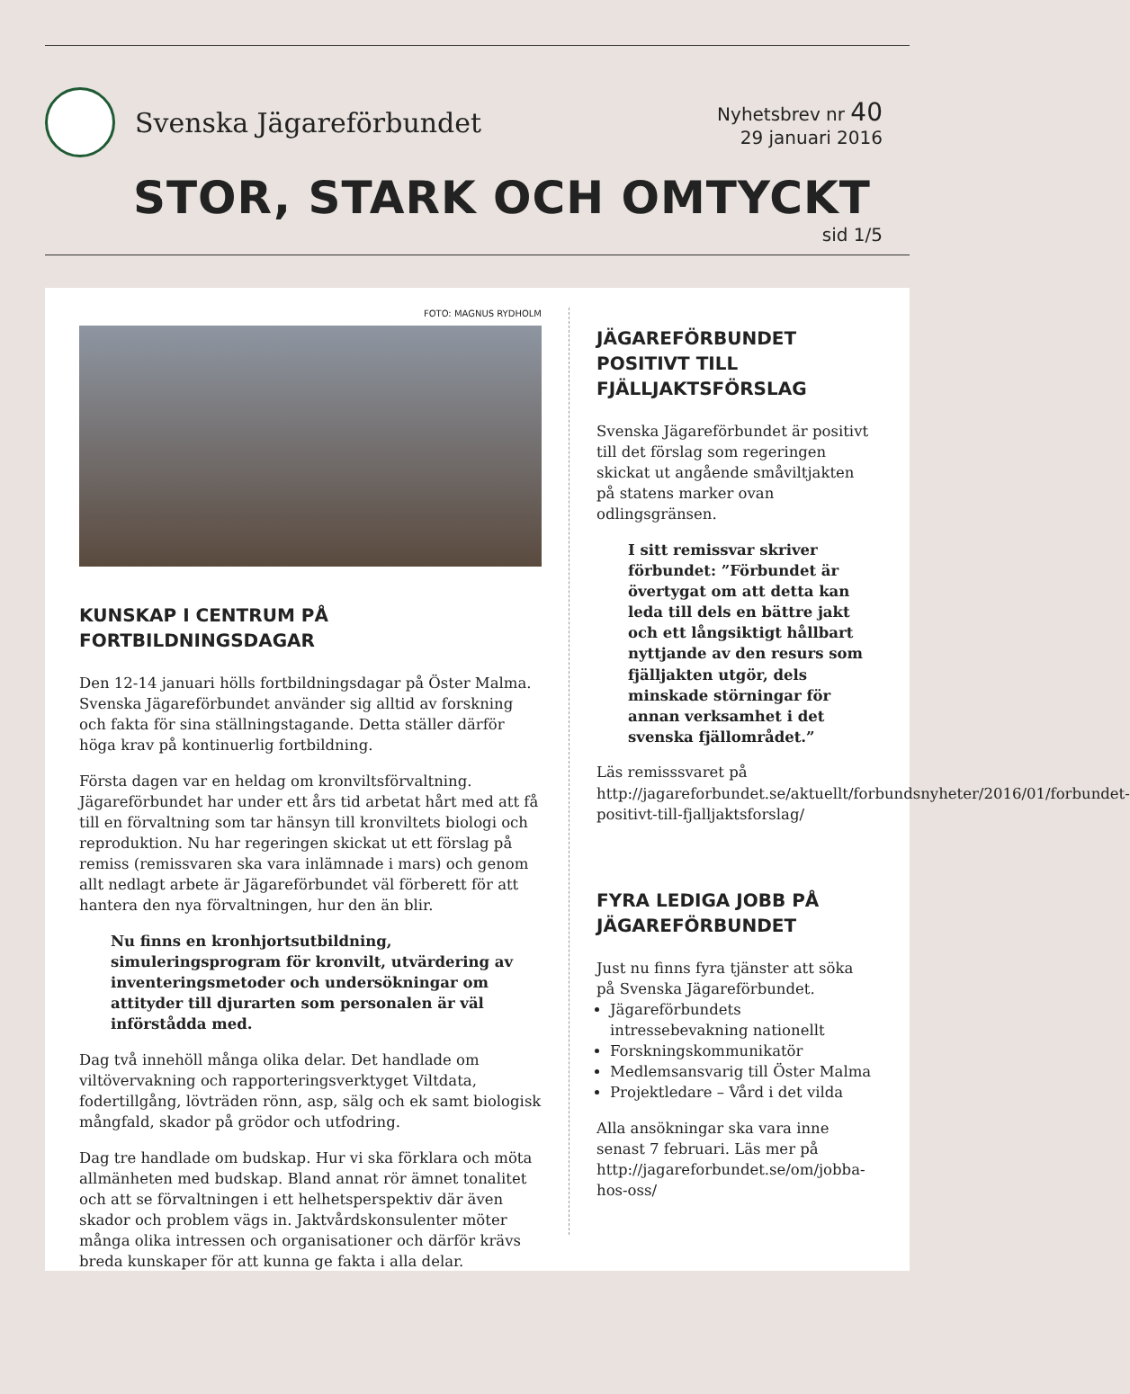Svenska Jägareförbundet
Nyhetsbrev nr 40
29 januari 2016
STOR, STARK OCH OMTYCKT
sid 1/5
FOTO: MAGNUS RYDHOLM
KUNSKAP I CENTRUM PÅ FORTBILDNINGSDAGAR
Den 12-14 januari hölls fortbildningsdagar på Öster Malma. Svenska Jägareförbundet använder sig alltid av forskning och fakta för sina ställningstagande. Detta ställer därför höga krav på kontinuerlig fortbildning.
Första dagen var en heldag om kronviltsförvaltning. Jägareförbundet har under ett års tid arbetat hårt med att få till en förvaltning som tar hänsyn till kronviltets biologi och reproduktion. Nu har regeringen skickat ut ett förslag på remiss (remissvaren ska vara inlämnade i mars) och genom allt nedlagt arbete är Jägareförbundet väl förberett för att hantera den nya förvaltningen, hur den än blir.
Nu finns en kronhjortsutbildning, simuleringsprogram för kronvilt, utvärdering av inventeringsmetoder och undersökningar om attityder till djurarten som personalen är väl införstådda med.
Dag två innehöll många olika delar. Det handlade om viltövervakning och rapporteringsverktyget Viltdata, fodertillgång, lövträden rönn, asp, sälg och ek samt biologisk mångfald, skador på grödor och utfodring.
Dag tre handlade om budskap. Hur vi ska förklara och möta allmänheten med budskap. Bland annat rör ämnet tonalitet och att se förvaltningen i ett helhetsperspektiv där även skador och problem vägs in. Jaktvårdskonsulenter möter många olika intressen och organisationer och därför krävs breda kunskaper för att kunna ge fakta i alla delar.
JÄGAREFÖRBUNDET POSITIVT TILL FJÄLLJAKTSFÖRSLAG
Svenska Jägareförbundet är positivt till det förslag som regeringen skickat ut angående småviltjakten på statens marker ovan odlingsgränsen.
I sitt remissvar skriver förbundet: ”Förbundet är övertygat om att detta kan leda till dels en bättre jakt och ett långsiktigt hållbart nyttjande av den resurs som fjälljakten utgör, dels minskade störningar för annan verksamhet i det svenska fjällområdet.”
Läs remisssvaret på http://jagareforbundet.se/aktuellt/forbundsnyheter/2016/01/forbundet-positivt-till-fjalljaktsforslag/
FYRA LEDIGA JOBB PÅ JÄGAREFÖRBUNDET
Just nu finns fyra tjänster att söka på Svenska Jägareförbundet.
Jägareförbundets intressebevakning nationellt
Forskningskommunikatör
Medlemsansvarig till Öster Malma
Projektledare – Vård i det vilda
Alla ansökningar ska vara inne senast 7 februari. Läs mer på http://jagareforbundet.se/om/jobba-hos-oss/